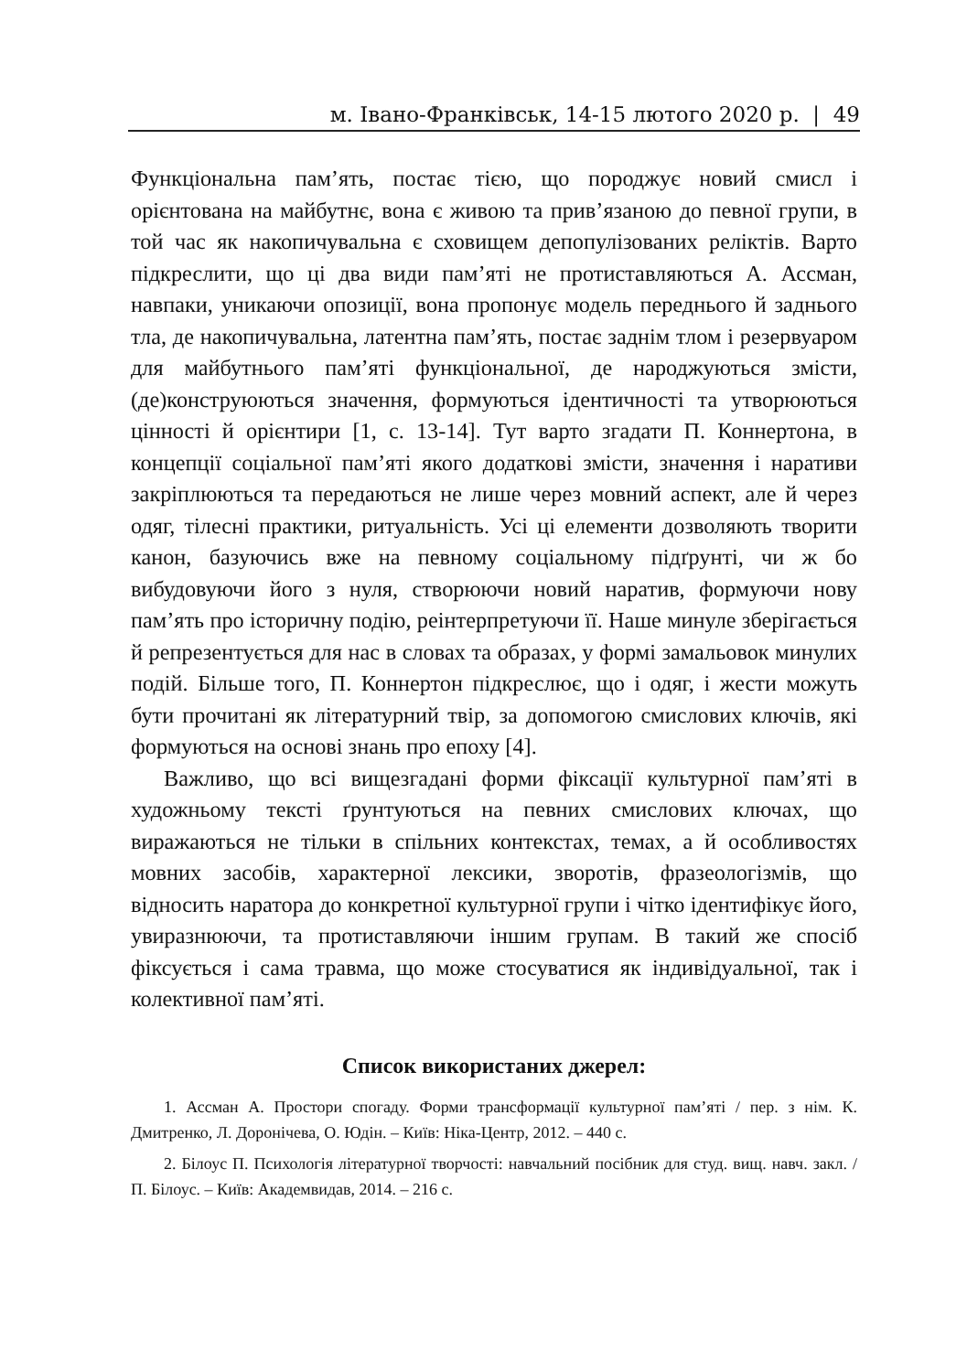м. Івано-Франківськ, 14-15 лютого 2020 р. | 49
Функціональна пам’ять, постає тією, що породжує новий смисл і орієнтована на майбутнє, вона є живою та прив’язаною до певної групи, в той час як накопичувальна є сховищем депопулізованих реліктів. Варто підкреслити, що ці два види пам’яті не протиставляються А. Ассман, навпаки, уникаючи опозиції, вона пропонує модель переднього й заднього тла, де накопичувальна, латентна пам’ять, постає заднім тлом і резервуаром для майбутнього пам’яті функціональної, де народжуються змісти, (де)конструюються значення, формуються ідентичності та утворюються цінності й орієнтири [1, с. 13-14]. Тут варто згадати П. Коннертона, в концепції соціальної пам’яті якого додаткові змісти, значення і наративи закріплюються та передаються не лише через мовний аспект, але й через одяг, тілесні практики, ритуальність. Усі ці елементи дозволяють творити канон, базуючись вже на певному соціальному підґрунті, чи ж бо вибудовуючи його з нуля, створюючи новий наратив, формуючи нову пам’ять про історичну подію, реінтерпретуючи її. Наше минуле зберігається й репрезентується для нас в словах та образах, у формі замальовок минулих подій. Більше того, П. Коннертон підкреслює, що і одяг, і жести можуть бути прочитані як літературний твір, за допомогою смислових ключів, які формуються на основі знань про епоху [4].
Важливо, що всі вищезгадані форми фіксації культурної пам’яті в художньому тексті ґрунтуються на певних смислових ключах, що виражаються не тільки в спільних контекстах, темах, а й особливостях мовних засобів, характерної лексики, зворотів, фразеологізмів, що відносить наратора до конкретної культурної групи і чітко ідентифікує його, увиразнюючи, та протиставляючи іншим групам. В такий же спосіб фіксується і сама травма, що може стосуватися як індивідуальної, так і колективної пам’яті.
Список використаних джерел:
1. Ассман А. Простори спогаду. Форми трансформації культурної пам’яті / пер. з нім. К. Дмитренко, Л. Доронічева, О. Юдін. – Київ: Ніка-Центр, 2012. – 440 с.
2. Білоус П. Психологія літературної творчості: навчальний посібник для студ. вищ. навч. закл. / П. Білоус. – Київ: Академвидав, 2014. – 216 с.